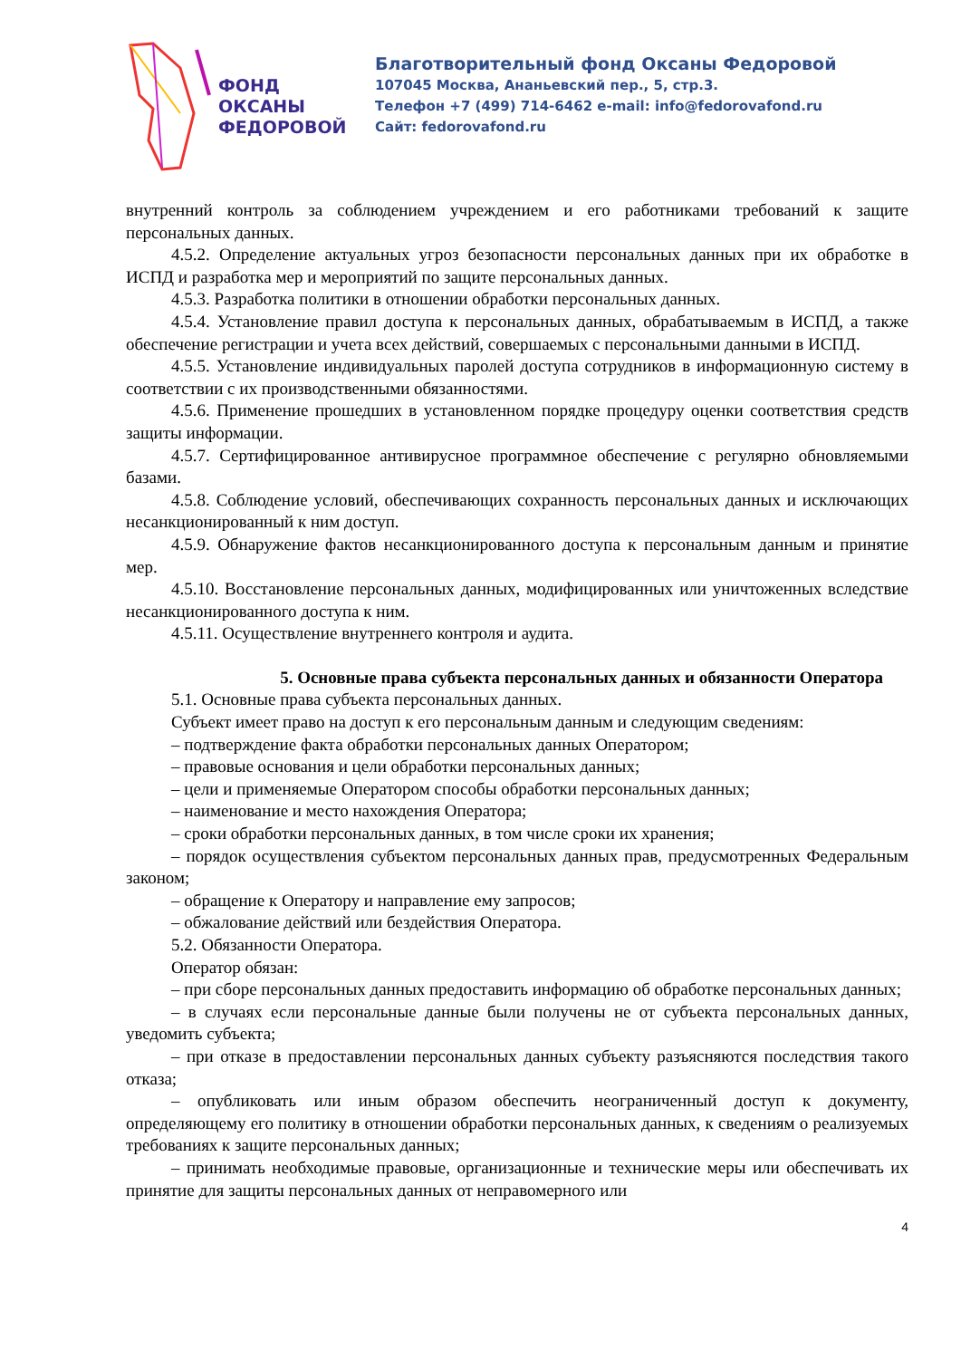ФОНД
ОКСАНЫ
ФЕДОРОВОЙ
Благотворительный фонд Оксаны Федоровой
107045 Москва, Ананьевский пер., 5, стр.3.
Телефон +7 (499) 714-6462 e-mail: info@fedorovafond.ru
Сайт: fedorovafond.ru
внутренний контроль за соблюдением учреждением и его работниками требований к защите персональных данных.
4.5.2. Определение актуальных угроз безопасности персональных данных при их обработке в ИСПД и разработка мер и мероприятий по защите персональных данных.
4.5.3. Разработка политики в отношении обработки персональных данных.
4.5.4. Установление правил доступа к персональных данных, обрабатываемым в ИСПД, а также обеспечение регистрации и учета всех действий, совершаемых с персональными данными в ИСПД.
4.5.5. Установление индивидуальных паролей доступа сотрудников в информационную систему в соответствии с их производственными обязанностями.
4.5.6. Применение прошедших в установленном порядке процедуру оценки соответствия средств защиты информации.
4.5.7. Сертифицированное антивирусное программное обеспечение с регулярно обновляемыми базами.
4.5.8. Соблюдение условий, обеспечивающих сохранность персональных данных и исключающих несанкционированный к ним доступ.
4.5.9. Обнаружение фактов несанкционированного доступа к персональным данным и принятие мер.
4.5.10. Восстановление персональных данных, модифицированных или уничтоженных вследствие несанкционированного доступа к ним.
4.5.11. Осуществление внутреннего контроля и аудита.
5. Основные права субъекта персональных данных и обязанности Оператора
5.1. Основные права субъекта персональных данных.
Субъект имеет право на доступ к его персональным данным и следующим сведениям:
– подтверждение факта обработки персональных данных Оператором;
– правовые основания и цели обработки персональных данных;
– цели и применяемые Оператором способы обработки персональных данных;
– наименование и место нахождения Оператора;
– сроки обработки персональных данных, в том числе сроки их хранения;
– порядок осуществления субъектом персональных данных прав, предусмотренных Федеральным законом;
– обращение к Оператору и направление ему запросов;
– обжалование действий или бездействия Оператора.
5.2. Обязанности Оператора.
Оператор обязан:
– при сборе персональных данных предоставить информацию об обработке персональных данных;
– в случаях если персональные данные были получены не от субъекта персональных данных, уведомить субъекта;
– при отказе в предоставлении персональных данных субъекту разъясняются последствия такого отказа;
– опубликовать или иным образом обеспечить неограниченный доступ к документу, определяющему его политику в отношении обработки персональных данных, к сведениям о реализуемых требованиях к защите персональных данных;
– принимать необходимые правовые, организационные и технические меры или обеспечивать их принятие для защиты персональных данных от неправомерного или
4